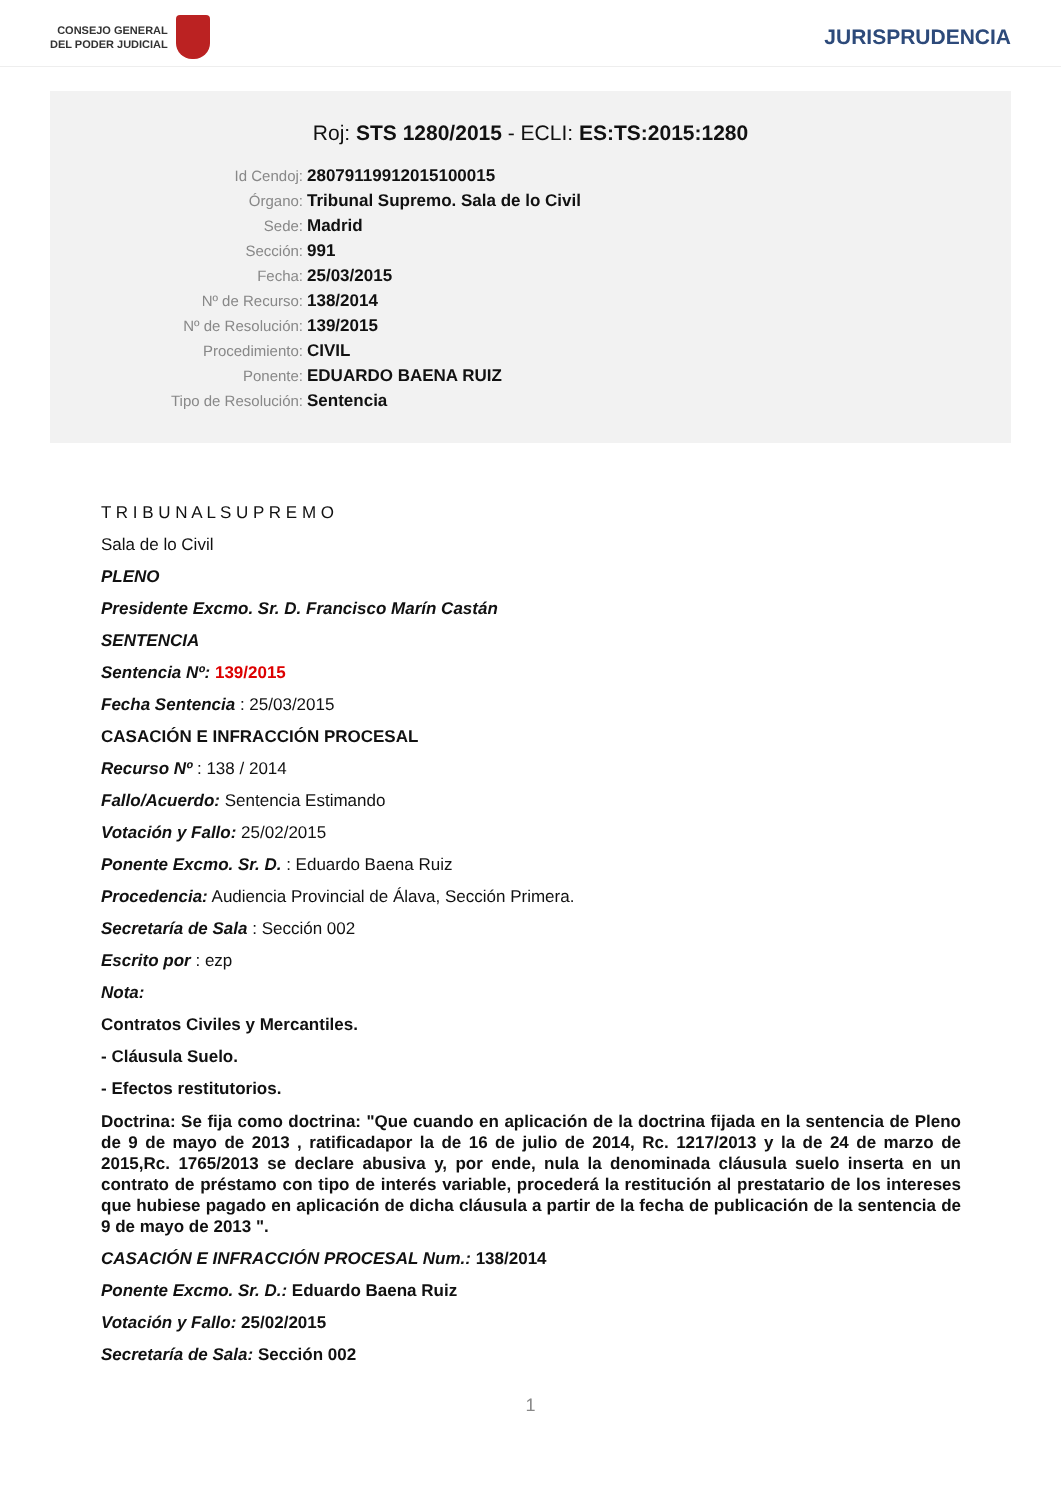CONSEJO GENERAL
DEL PODER JUDICIAL
JURISPRUDENCIA
Roj: STS 1280/2015 - ECLI: ES:TS:2015:1280
Id Cendoj: 28079119912015100015
Órgano: Tribunal Supremo. Sala de lo Civil
Sede: Madrid
Sección: 991
Fecha: 25/03/2015
Nº de Recurso: 138/2014
Nº de Resolución: 139/2015
Procedimiento: CIVIL
Ponente: EDUARDO BAENA RUIZ
Tipo de Resolución: Sentencia
T R I B U N A L S U P R E M O
Sala de lo Civil
PLENO
Presidente Excmo. Sr. D. Francisco Marín Castán
SENTENCIA
Sentencia Nº: 139/2015
Fecha Sentencia : 25/03/2015
CASACIÓN E INFRACCIÓN PROCESAL
Recurso Nº : 138 / 2014
Fallo/Acuerdo: Sentencia Estimando
Votación y Fallo: 25/02/2015
Ponente Excmo. Sr. D. : Eduardo Baena Ruiz
Procedencia: Audiencia Provincial de Álava, Sección Primera.
Secretaría de Sala : Sección 002
Escrito por : ezp
Nota:
Contratos Civiles y Mercantiles.
- Cláusula Suelo.
- Efectos restitutorios.
Doctrina: Se fija como doctrina: "Que cuando en aplicación de la doctrina fijada en la sentencia de Pleno de 9 de mayo de 2013 , ratificadapor la de 16 de julio de 2014, Rc. 1217/2013 y la de 24 de marzo de 2015,Rc. 1765/2013 se declare abusiva y, por ende, nula la denominada cláusula suelo inserta en un contrato de préstamo con tipo de interés variable, procederá la restitución al prestatario de los intereses que hubiese pagado en aplicación de dicha cláusula a partir de la fecha de publicación de la sentencia de 9 de mayo de 2013 ".
CASACIÓN E INFRACCIÓN PROCESAL Num.: 138/2014
Ponente Excmo. Sr. D.: Eduardo Baena Ruiz
Votación y Fallo: 25/02/2015
Secretaría de Sala: Sección 002
1